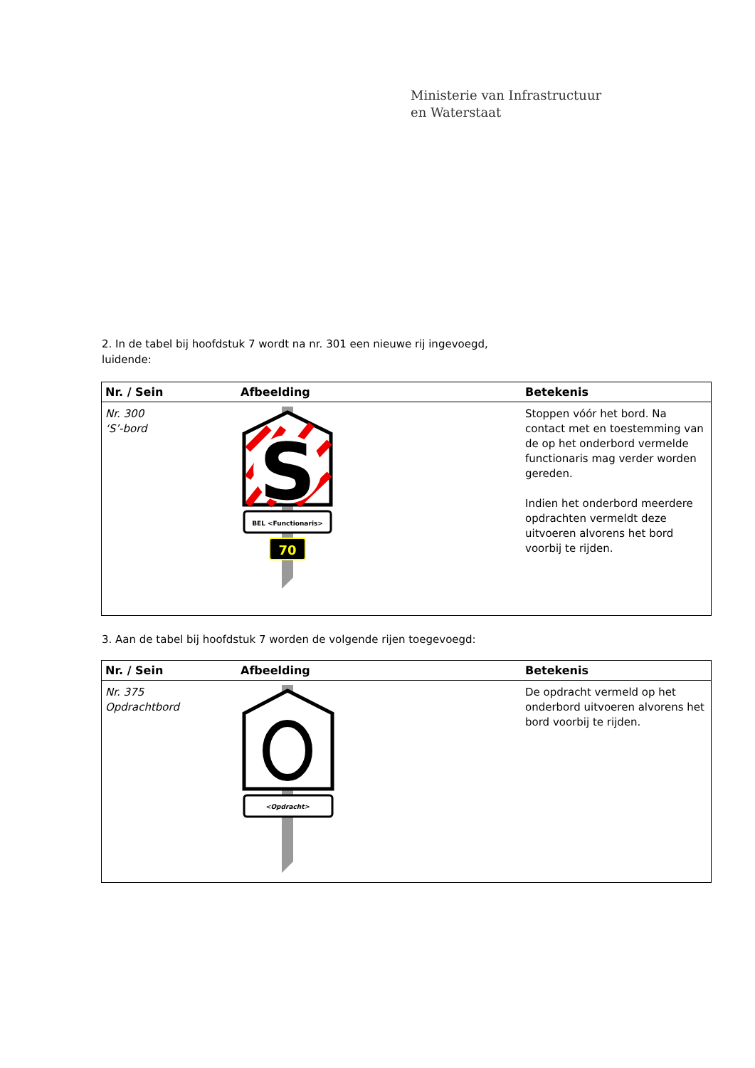Ministerie van Infrastructuur
en Waterstaat
2. In de tabel bij hoofdstuk 7 wordt na nr. 301 een nieuwe rij ingevoegd,
luidende:
| Nr. / Sein | Afbeelding | Betekenis |
| --- | --- | --- |
| Nr. 300 ‘S’-bord | S BEL <Functionaris> 70 | Stoppen vóór het bord. Na contact met en toestemming van de op het onderbord vermelde functionaris mag verder worden gereden. Indien het onderbord meerdere opdrachten vermeldt deze uitvoeren alvorens het bord voorbij te rijden. |
3. Aan de tabel bij hoofdstuk 7 worden de volgende rijen toegevoegd:
| Nr. / Sein | Afbeelding | Betekenis |
| --- | --- | --- |
| Nr. 375 Opdrachtbord | <Opdracht> | De opdracht vermeld op het onderbord uitvoeren alvorens het bord voorbij te rijden. |